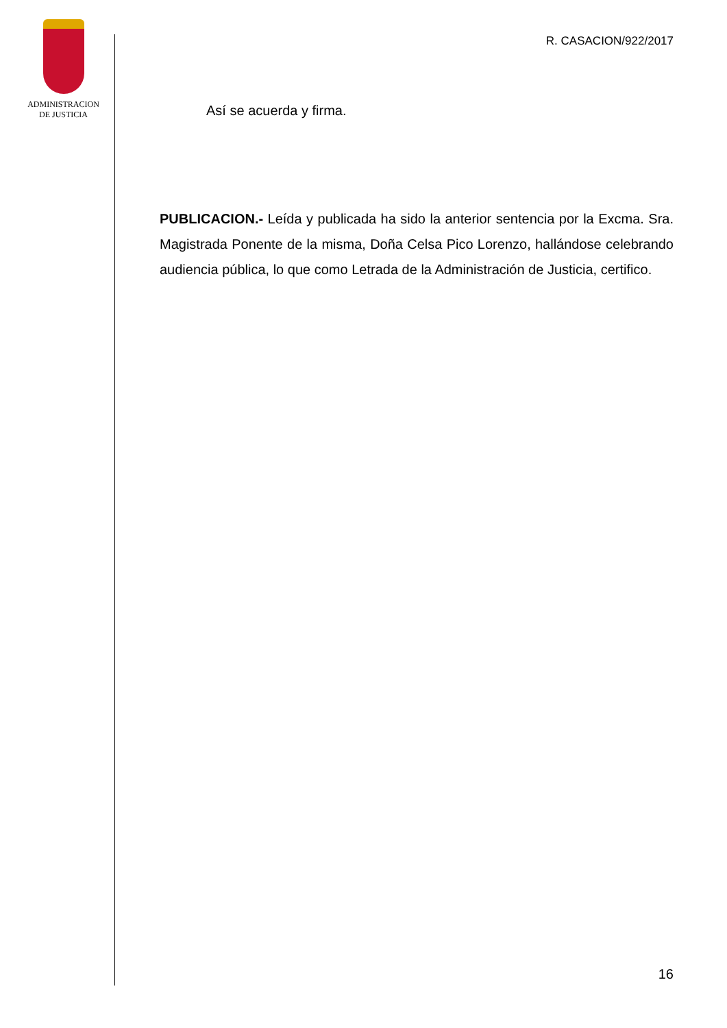ADMINISTRACION
DE JUSTICIA
R. CASACION/922/2017
Así se acuerda y firma.
PUBLICACION.- Leída y publicada ha sido la anterior sentencia por la Excma. Sra. Magistrada Ponente de la misma, Doña Celsa Pico Lorenzo, hallándose celebrando audiencia pública, lo que como Letrada de la Administración de Justicia, certifico.
16